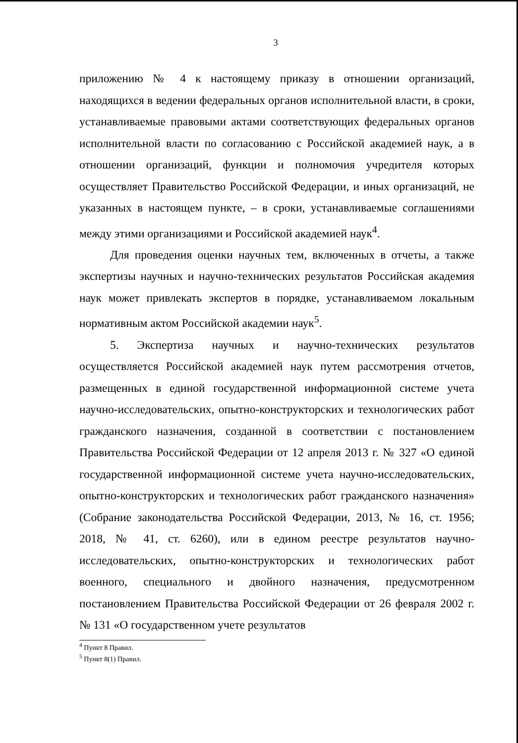3
приложению № 4 к настоящему приказу в отношении организаций, находящихся в ведении федеральных органов исполнительной власти, в сроки, устанавливаемые правовыми актами соответствующих федеральных органов исполнительной власти по согласованию с Российской академией наук, а в отношении организаций, функции и полномочия учредителя которых осуществляет Правительство Российской Федерации, и иных организаций, не указанных в настоящем пункте, – в сроки, устанавливаемые соглашениями между этими организациями и Российской академией наук<sup>4</sup>.
Для проведения оценки научных тем, включенных в отчеты, а также экспертизы научных и научно-технических результатов Российская академия наук может привлекать экспертов в порядке, устанавливаемом локальным нормативным актом Российской академии наук<sup>5</sup>.
5. Экспертиза научных и научно-технических результатов осуществляется Российской академией наук путем рассмотрения отчетов, размещенных в единой государственной информационной системе учета научно-исследовательских, опытно-конструкторских и технологических работ гражданского назначения, созданной в соответствии с постановлением Правительства Российской Федерации от 12 апреля 2013 г. № 327 «О единой государственной информационной системе учета научно-исследовательских, опытно-конструкторских и технологических работ гражданского назначения» (Собрание законодательства Российской Федерации, 2013, № 16, ст. 1956; 2018, № 41, ст. 6260), или в едином реестре результатов научно-исследовательских, опытно-конструкторских и технологических работ военного, специального и двойного назначения, предусмотренном постановлением Правительства Российской Федерации от 26 февраля 2002 г. № 131 «О государственном учете результатов
<sup>4</sup> Пункт 8 Правил.
<sup>5</sup> Пункт 8(1) Правил.